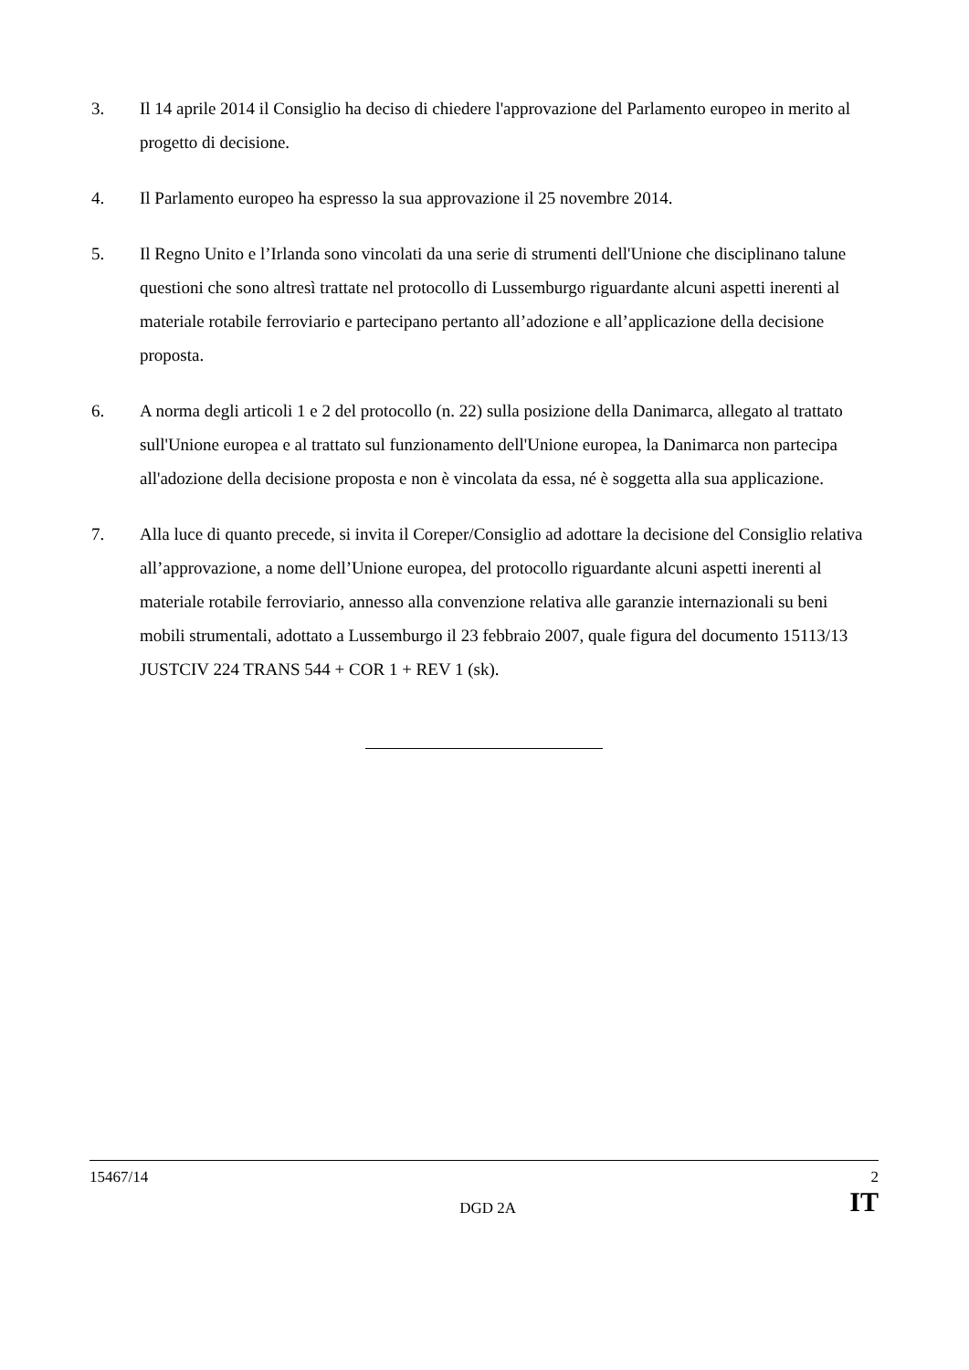3. Il 14 aprile 2014 il Consiglio ha deciso di chiedere l'approvazione del Parlamento europeo in merito al progetto di decisione.
4. Il Parlamento europeo ha espresso la sua approvazione il 25 novembre 2014.
5. Il Regno Unito e l’Irlanda sono vincolati da una serie di strumenti dell'Unione che disciplinano talune questioni che sono altresì trattate nel protocollo di Lussemburgo riguardante alcuni aspetti inerenti al materiale rotabile ferroviario e partecipano pertanto all’adozione e all’applicazione della decisione proposta.
6. A norma degli articoli 1 e 2 del protocollo (n. 22) sulla posizione della Danimarca, allegato al trattato sull'Unione europea e al trattato sul funzionamento dell'Unione europea, la Danimarca non partecipa all'adozione della decisione proposta e non è vincolata da essa, né è soggetta alla sua applicazione.
7. Alla luce di quanto precede, si invita il Coreper/Consiglio ad adottare la decisione del Consiglio relativa all’approvazione, a nome dell’Unione europea, del protocollo riguardante alcuni aspetti inerenti al materiale rotabile ferroviario, annesso alla convenzione relativa alle garanzie internazionali su beni mobili strumentali, adottato a Lussemburgo il 23 febbraio 2007, quale figura del documento 15113/13 JUSTCIV 224 TRANS 544 + COR 1 + REV 1 (sk).
15467/14 2
DGD 2A IT